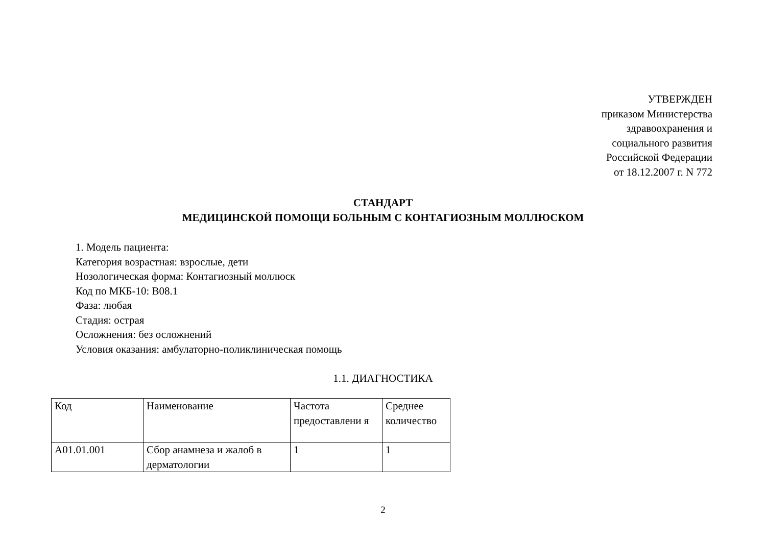УТВЕРЖДЕН
приказом Министерства
здравоохранения и
социального развития
Российской Федерации
от 18.12.2007 г. N 772
СТАНДАРТ
МЕДИЦИНСКОЙ ПОМОЩИ БОЛЬНЫМ С КОНТАГИОЗНЫМ МОЛЛЮСКОМ
1. Модель пациента:
Категория возрастная: взрослые, дети
Нозологическая форма: Контагиозный моллюск
Код по МКБ-10: B08.1
Фаза: любая
Стадия: острая
Осложнения: без осложнений
Условия оказания: амбулаторно-поликлиническая помощь
1.1. ДИАГНОСТИКА
| Код | Наименование | Частота предоставлени я | Среднее количество |
| --- | --- | --- | --- |
| A01.01.001 | Сбор анамнеза и жалоб в дерматологии | 1 | 1 |
2